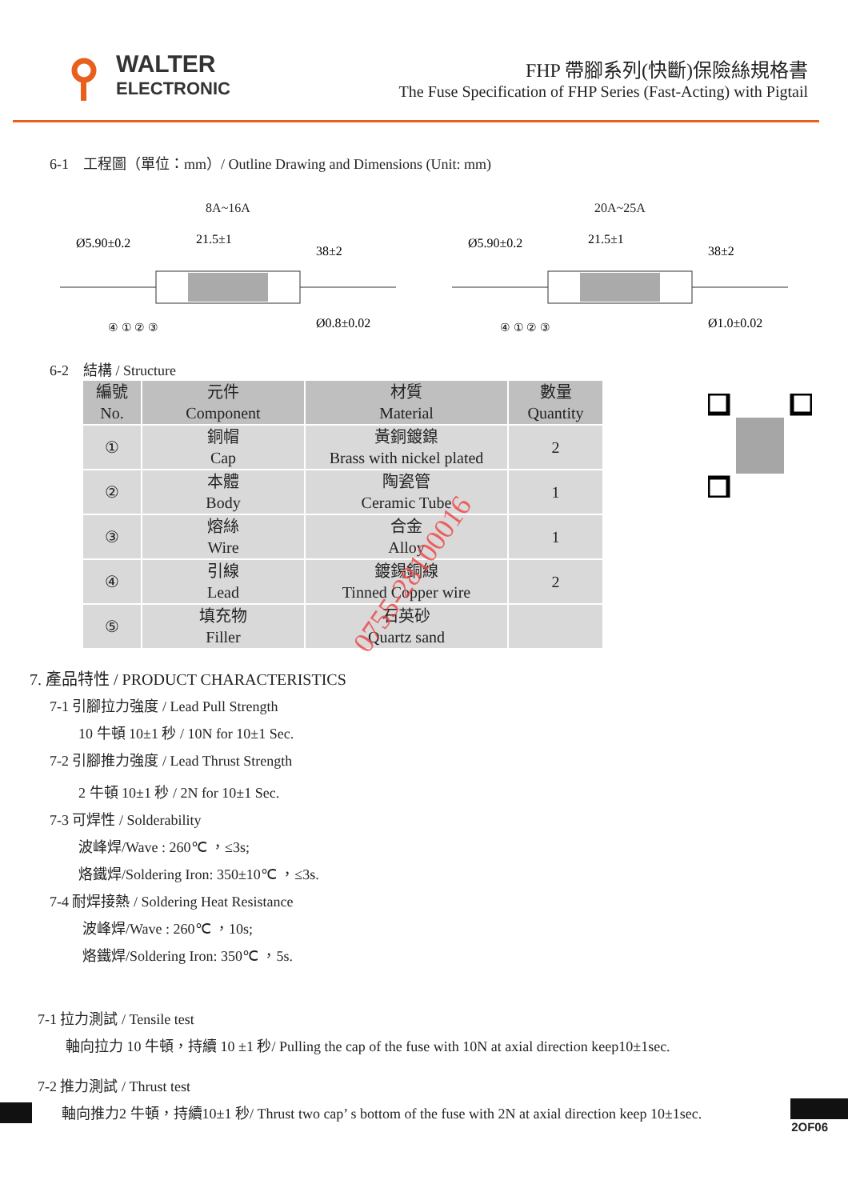WALTER
ELECTRONIC
FHP 帶腳系列(快斷)保險絲規格書
The Fuse Specification of FHP Series (Fast-Acting) with Pigtail
6-1　工程圖（單位：mm）/ Outline Drawing and Dimensions (Unit: mm)
8A~16A
Ø5.90±0.2
21.5±1
38±2
Ø0.8±0.02
④ ① ② ③
20A~25A
Ø5.90±0.2
21.5±1
38±2
Ø1.0±0.02
④ ① ② ③
6-2　結構 / Structure
| 編號 No. | 元件 Component | 材質 Material | 數量 Quantity |
| --- | --- | --- | --- |
| ① | 銅帽 Cap | 黃銅鍍鎳 Brass with nickel plated | 2 |
| ② | 本體 Body | 陶瓷管 Ceramic Tube | 1 |
| ③ | 熔絲 Wire | 合金 Alloy | 1 |
| ④ | 引線 Lead | 鍍錫銅線 Tinned Copper wire | 2 |
| ⑤ | 填充物 Filler | 石英砂 Quartz sand | |
0755-28100016
7. 產品特性 / PRODUCT CHARACTERISTICS
7-1 引腳拉力強度 / Lead Pull Strength
10 牛頓 10±1 秒 / 10N for 10±1 Sec.
7-2 引腳推力強度 / Lead Thrust Strength
2 牛頓 10±1 秒 / 2N for 10±1 Sec.
7-3 可焊性 / Solderability
波峰焊/Wave : 260℃ ，≤3s;
烙鐵焊/Soldering Iron: 350±10℃ ，≤3s.
7-4 耐焊接熱 / Soldering Heat Resistance
波峰焊/Wave : 260℃ ，10s;
烙鐵焊/Soldering Iron: 350℃ ，5s.
7-1 拉力測試 / Tensile test
軸向拉力 10 牛頓，持續 10 ±1 秒/ Pulling the cap of the fuse with 10N at axial direction keep10±1sec.
7-2 推力測試 / Thrust test
軸向推力2 牛頓，持續10±1 秒/ Thrust two cap’ s bottom of the fuse with 2N at axial direction keep 10±1sec.
2OF06